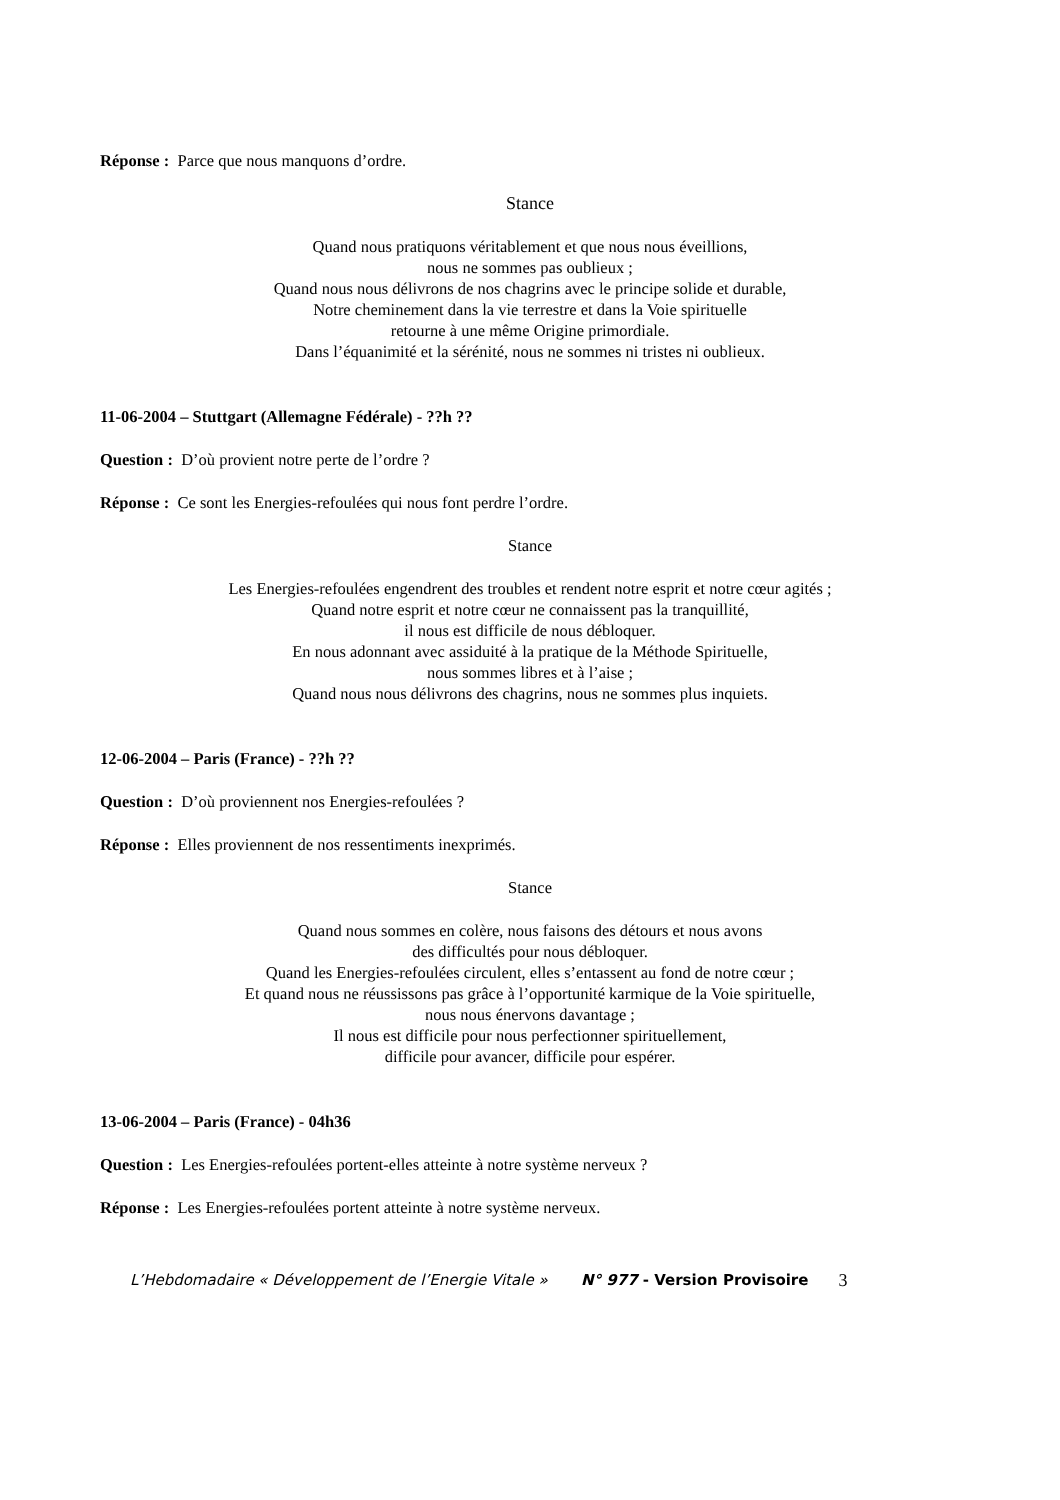Réponse : Parce que nous manquons d’ordre.
Stance
Quand nous pratiquons véritablement et que nous nous éveillions,
nous ne sommes pas oublieux ;
Quand nous nous délivrons de nos chagrins avec le principe solide et durable,
Notre cheminement dans la vie terrestre et dans la Voie spirituelle
retourne à une même Origine primordiale.
Dans l’équanimité et la sérénité, nous ne sommes ni tristes ni oublieux.
11-06-2004 – Stuttgart (Allemagne Fédérale) - ??h ??
Question : D’où provient notre perte de l’ordre ?
Réponse : Ce sont les Energies-refoulées qui nous font perdre l’ordre.
Stance
Les Energies-refoulées engendrent des troubles et rendent notre esprit et notre cœur agités ;
Quand notre esprit et notre cœur ne connaissent pas la tranquillité,
il nous est difficile de nous débloquer.
En nous adonnant avec assiduité à la pratique de la Méthode Spirituelle,
nous sommes libres et à l’aise ;
Quand nous nous délivrons des chagrins, nous ne sommes plus inquiets.
12-06-2004 – Paris (France) - ??h ??
Question : D’où proviennent nos Energies-refoulées ?
Réponse : Elles proviennent de nos ressentiments inexprimés.
Stance
Quand nous sommes en colère, nous faisons des détours et nous avons
des difficultés pour nous débloquer.
Quand les Energies-refoulées circulent, elles s’entassent au fond de notre cœur ;
Et quand nous ne réussissons pas grâce à l’opportunité karmique de la Voie spirituelle,
nous nous énervons davantage ;
Il nous est difficile pour nous perfectionner spirituellement,
difficile pour avancer, difficile pour espérer.
13-06-2004 – Paris (France) - 04h36
Question : Les Energies-refoulées portent-elles atteinte à notre système nerveux ?
Réponse : Les Energies-refoulées portent atteinte à notre système nerveux.
L’Hebdomadaire « Développement de l’Energie Vitale » N° 977 - Version Provisoire 3